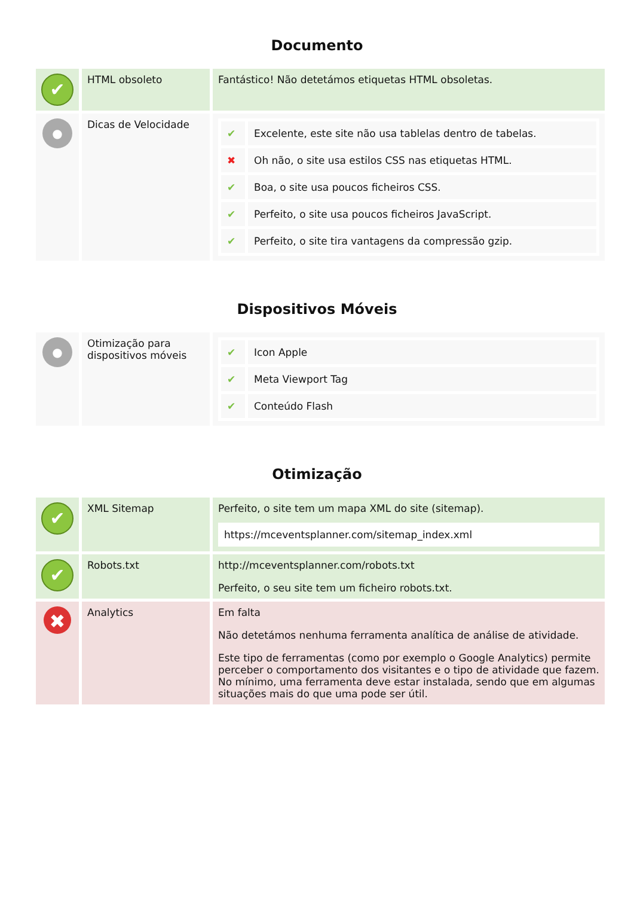Documento
| ✔ | HTML obsoleto | Fantástico! Não detetámos etiquetas HTML obsoletas. |
| ● | Dicas de Velocidade | / ✔ / Excelente, este site não usa tablelas dentro de tabelas. / / ✖ / Oh não, o site usa estilos CSS nas etiquetas HTML. / / ✔ / Boa, o site usa poucos ficheiros CSS. / / ✔ / Perfeito, o site usa poucos ficheiros JavaScript. / / ✔ / Perfeito, o site tira vantagens da compressão gzip. / |
Dispositivos Móveis
| ● | Otimização para dispositivos móveis | / ✔ / Icon Apple / / ✔ / Meta Viewport Tag / / ✔ / Conteúdo Flash / |
Otimização
| ✔ | XML Sitemap | Perfeito, o site tem um mapa XML do site (sitemap). https://mceventsplanner.com/sitemap_index.xml |
| ✔ | Robots.txt | http://mceventsplanner.com/robots.txt Perfeito, o seu site tem um ficheiro robots.txt. |
| ✖ | Analytics | Em falta Não detetámos nenhuma ferramenta analítica de análise de atividade. Este tipo de ferramentas (como por exemplo o Google Analytics) permite perceber o comportamento dos visitantes e o tipo de atividade que fazem. No mínimo, uma ferramenta deve estar instalada, sendo que em algumas situações mais do que uma pode ser útil. |